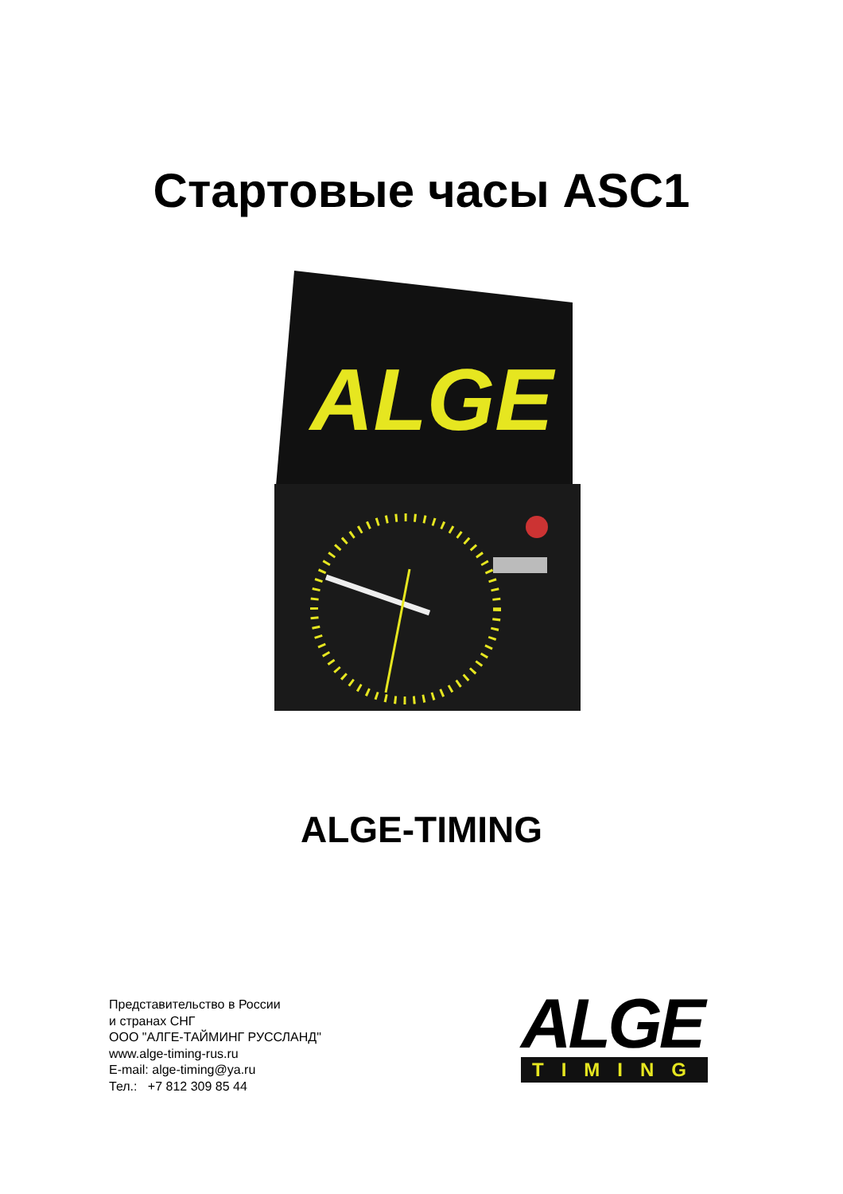Стартовые часы ASC1
ALGE
ALGE-TIMING
Представительство в России
и странах СНГ
ООО "АЛГЕ-ТАЙМИНГ РУССЛАНД"
www.alge-timing-rus.ru
E-mail: alge-timing@ya.ru
Тел.: +7 812 309 85 44
ALGE
TIMING